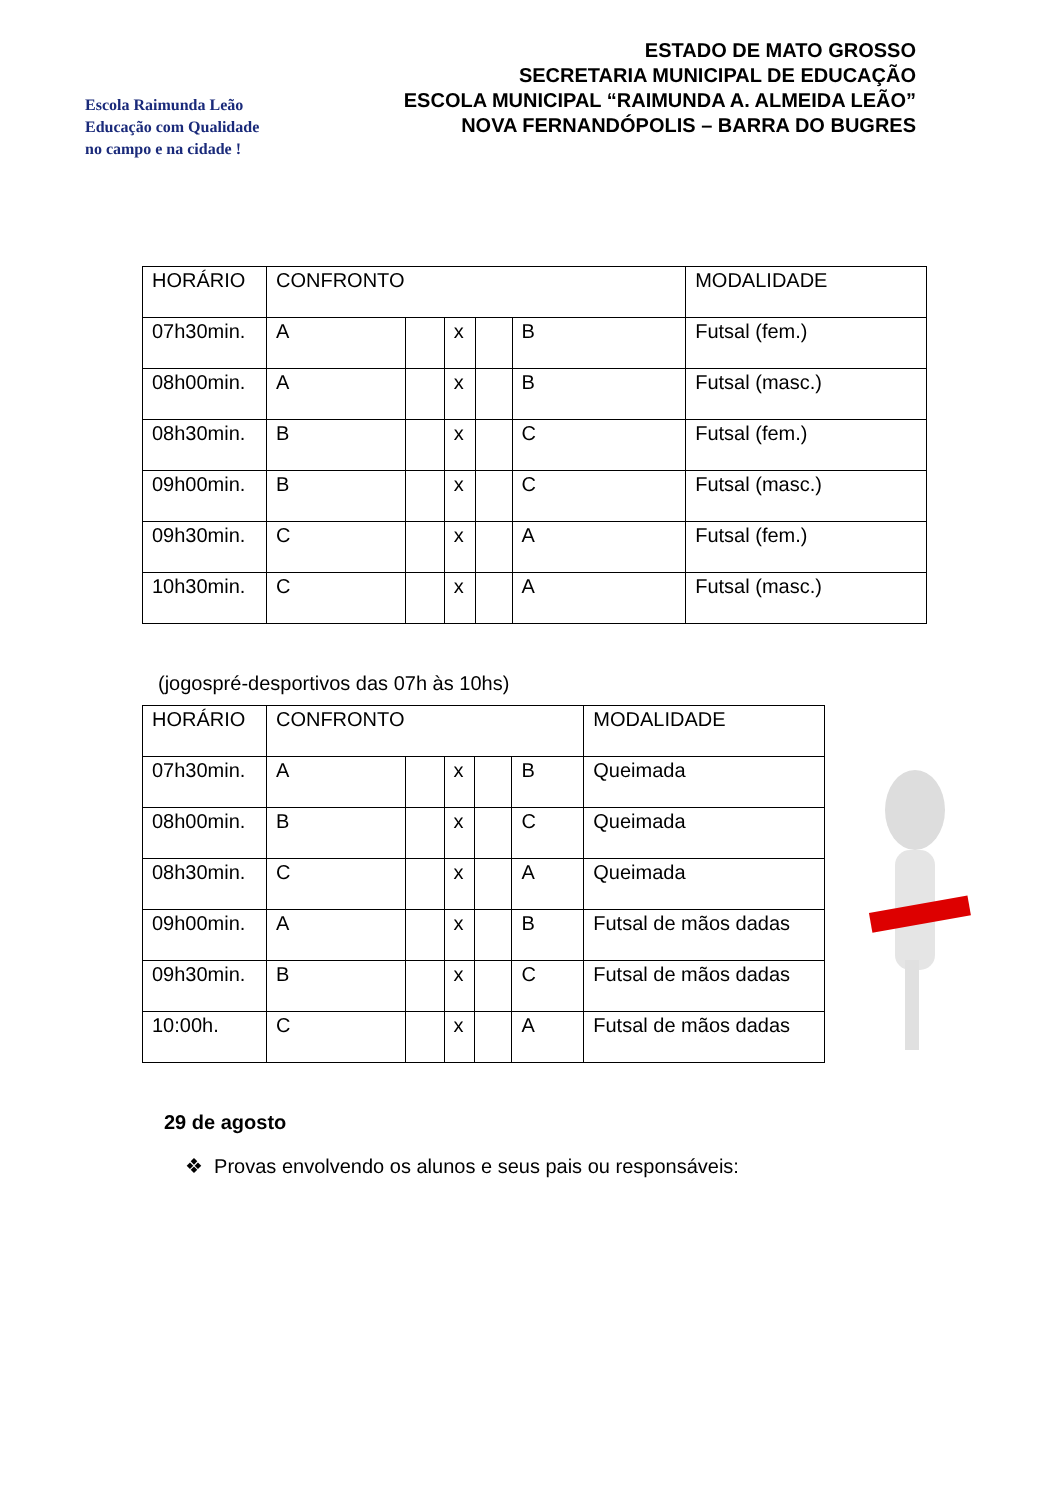Escola Raimunda Leão
Educação com Qualidade
no campo e na cidade !
ESTADO DE MATO GROSSO
SECRETARIA MUNICIPAL DE EDUCAÇÃO
ESCOLA MUNICIPAL “RAIMUNDA A. ALMEIDA LEÃO”
NOVA FERNANDÓPOLIS – BARRA DO BUGRES
| HORÁRIO | CONFRONTO | | | | | MODALIDADE |
| 07h30min. | A | | x | | B | Futsal (fem.) |
| 08h00min. | A | | x | | B | Futsal (masc.) |
| 08h30min. | B | | x | | C | Futsal (fem.) |
| 09h00min. | B | | x | | C | Futsal (masc.) |
| 09h30min. | C | | x | | A | Futsal (fem.) |
| 10h30min. | C | | x | | A | Futsal (masc.) |
(jogospré-desportivos das 07h às 10hs)
| HORÁRIO | CONFRONTO | | | | | MODALIDADE |
| 07h30min. | A | | x | | B | Queimada |
| 08h00min. | B | | x | | C | Queimada |
| 08h30min. | C | | x | | A | Queimada |
| 09h00min. | A | | x | | B | Futsal de mãos dadas |
| 09h30min. | B | | x | | C | Futsal de mãos dadas |
| 10:00h. | C | | x | | A | Futsal de mãos dadas |
29 de agosto
❖ Provas envolvendo os alunos e seus pais ou responsáveis: